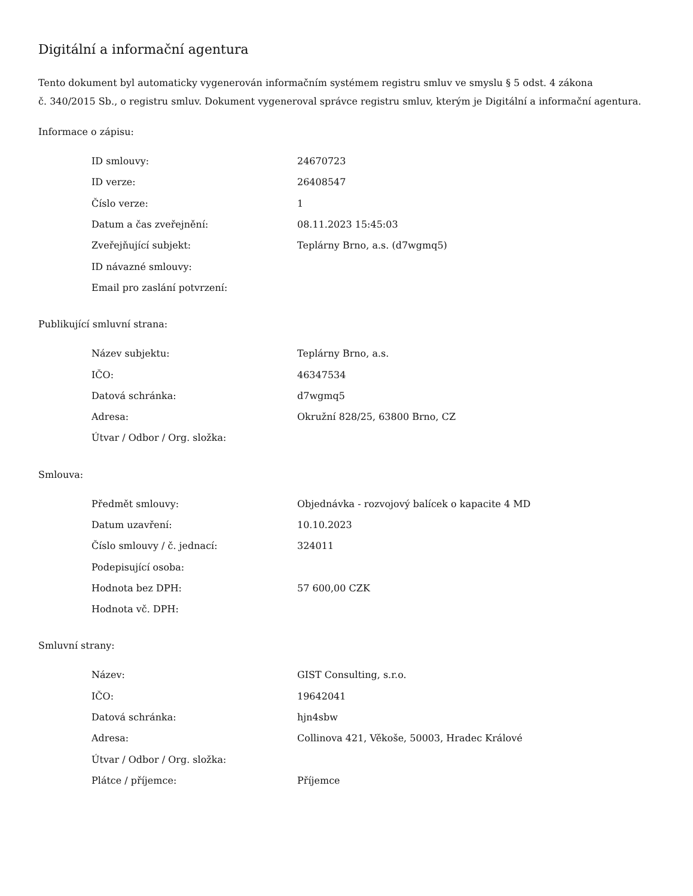Digitální a informační agentura
Tento dokument byl automaticky vygenerován informačním systémem registru smluv ve smyslu § 5 odst. 4 zákona
č. 340/2015 Sb., o registru smluv. Dokument vygeneroval správce registru smluv, kterým je Digitální a informační agentura.
Informace o zápisu:
| ID smlouvy: | 24670723 |
| ID verze: | 26408547 |
| Číslo verze: | 1 |
| Datum a čas zveřejnění: | 08.11.2023 15:45:03 |
| Zveřejňující subjekt: | Teplárny Brno, a.s. (d7wgmq5) |
| ID návazné smlouvy: | |
| Email pro zaslání potvrzení: | |
Publikující smluvní strana:
| Název subjektu: | Teplárny Brno, a.s. |
| IČO: | 46347534 |
| Datová schránka: | d7wgmq5 |
| Adresa: | Okružní 828/25, 63800 Brno, CZ |
| Útvar / Odbor / Org. složka: | |
Smlouva:
| Předmět smlouvy: | Objednávka - rozvojový balícek o kapacite 4 MD |
| Datum uzavření: | 10.10.2023 |
| Číslo smlouvy / č. jednací: | 324011 |
| Podepisující osoba: | |
| Hodnota bez DPH: | 57 600,00 CZK |
| Hodnota vč. DPH: | |
Smluvní strany:
| Název: | GIST Consulting, s.r.o. |
| IČO: | 19642041 |
| Datová schránka: | hjn4sbw |
| Adresa: | Collinova 421, Věkoše, 50003, Hradec Králové |
| Útvar / Odbor / Org. složka: | |
| Plátce / příjemce: | Příjemce |